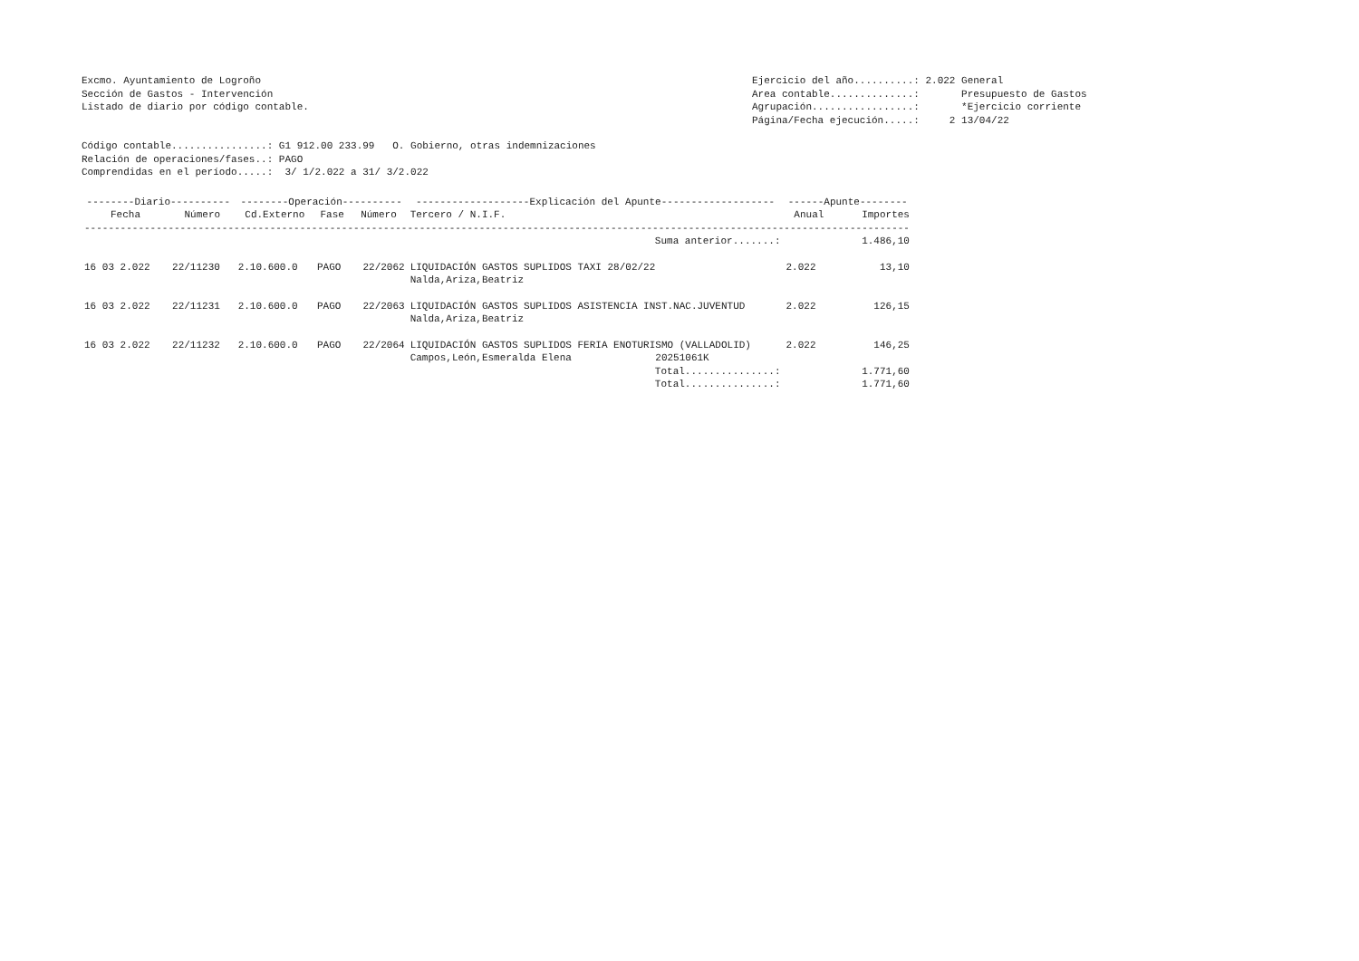Excmo. Ayuntamiento de Logroño
Sección de Gastos - Intervención
Listado de diario por código contable.
Ejercicio del año..........: 2.022 General
Area contable..............: Presupuesto de Gastos
Agrupación.................: *Ejercicio corriente
Página/Fecha ejecución.....: 2 13/04/22
Código contable................: G1 912.00 233.99 O. Gobierno, otras indemnizaciones
Relación de operaciones/fases..: PAGO
Comprendidas en el período.....: 3/ 1/2.022 a 31/ 3/2.022
| --------Diario---------- | | --------Operación---------- | | | -------------------Explicación del Apunte------------------- | ------Apunte-------- | |
| --- | --- | --- | --- | --- | --- | --- | --- |
| Fecha | Número | Cd.Externo | Fase | Número | Tercero / N.I.F. | Anual | Importes |
| ------------------------------------------------------------------------------------------------------------------------------------------ | | | | | | | |
| | | | | | Suma anterior.......: | | 1.486,10 |
| 16 03 2.022 | 22/11230 | 2.10.600.0 | PAGO | 22/2062 | LIQUIDACIÓN GASTOS SUPLIDOS TAXI 28/02/22 Nalda,Ariza,Beatriz | 2.022 | 13,10 |
| 16 03 2.022 | 22/11231 | 2.10.600.0 | PAGO | 22/2063 | LIQUIDACIÓN GASTOS SUPLIDOS ASISTENCIA INST.NAC.JUVENTUD Nalda,Ariza,Beatriz | 2.022 | 126,15 |
| 16 03 2.022 | 22/11232 | 2.10.600.0 | PAGO | 22/2064 | LIQUIDACIÓN GASTOS SUPLIDOS FERIA ENOTURISMO (VALLADOLID) Campos,León,Esmeralda Elena 20251061K | 2.022 | 146,25 |
| | | | | | Total...............: | | 1.771,60 |
| | | | | | Total...............: | | 1.771,60 |